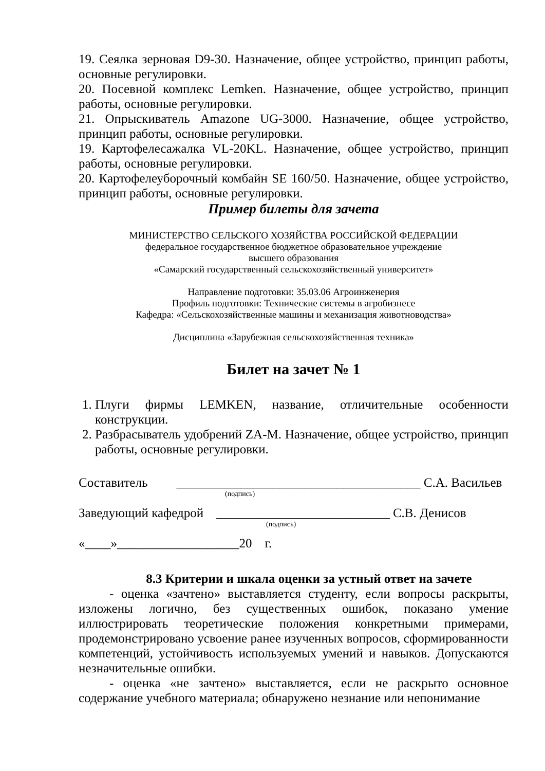19. Сеялка зерновая D9-30. Назначение, общее устройство, принцип работы, основные регулировки.
20. Посевной комплекс Lemken. Назначение, общее устройство, принцип работы, основные регулировки.
21. Опрыскиватель Amazone UG-3000. Назначение, общее устройство, принцип работы, основные регулировки.
19. Картофелесажалка VL-20KL. Назначение, общее устройство, принцип работы, основные регулировки.
20. Картофелеуборочный комбайн SE 160/50. Назначение, общее устройство, принцип работы, основные регулировки.
Пример билеты для зачета
МИНИСТЕРСТВО СЕЛЬСКОГО ХОЗЯЙСТВА РОССИЙСКОЙ ФЕДЕРАЦИИ
федеральное государственное бюджетное образовательное учреждение
высшего образования
«Самарский государственный сельскохозяйственный университет»
Направление подготовки: 35.03.06 Агроинженерия
Профиль подготовки: Технические системы в агробизнесе
Кафедра: «Сельскохозяйственные машины и механизация животноводства»
Дисциплина «Зарубежная сельскохозяйственная техника»
Билет на зачет № 1
1. Плуги фирмы LEMKEN, название, отличительные особенности конструкции.
2. Разбрасыватель удобрений ZA-M. Назначение, общее устройство, принцип работы, основные регулировки.
Составитель ______________________________________ С.А. Васильев
(подпись)
Заведующий кафедрой ___________________________ С.В. Денисов
(подпись)
«____»___________________20 г.
8.3 Критерии и шкала оценки за устный ответ на зачете
- оценка «зачтено» выставляется студенту, если вопросы раскрыты, изложены логично, без существенных ошибок, показано умение иллюстрировать теоретические положения конкретными примерами, продемонстрировано усвоение ранее изученных вопросов, сформированности компетенций, устойчивость используемых умений и навыков. Допускаются незначительные ошибки.
- оценка «не зачтено» выставляется, если не раскрыто основное содержание учебного материала; обнаружено незнание или непонимание